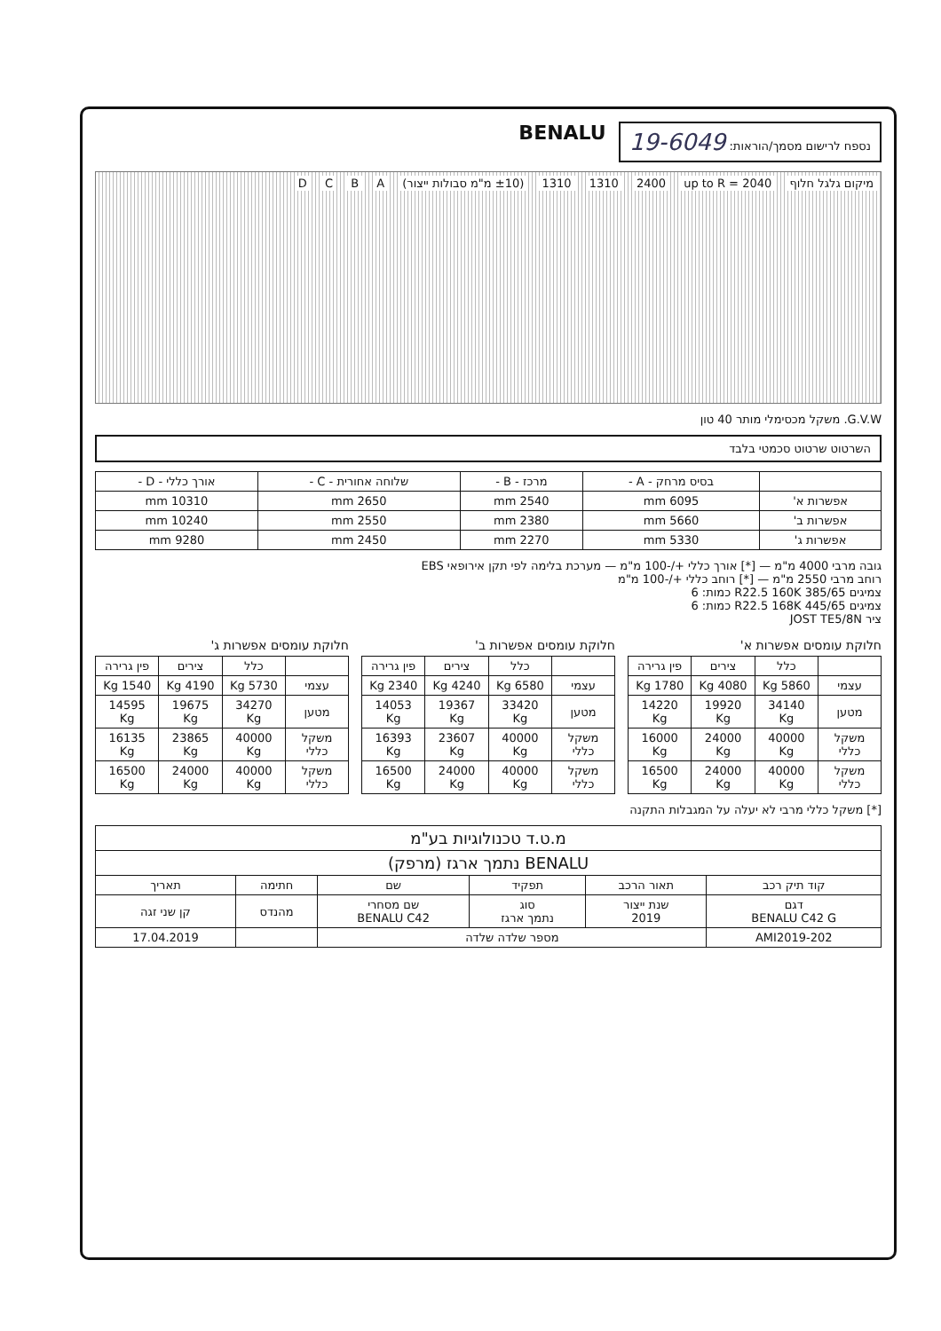נספח לרישום מסמך/הוראות: 19-6049
BENALU
מיקום גלגל חלוף up to R = 2040 2400 1310 1310 (±10 מ"מ סבולות ייצור) A B C D
G.V.W. משקל מכסימלי מותר 40 טון
השרטוט שרטוט סכמטי בלבד
| | בסיס מרחק - A - | מרכז - B - | שלוחה אחורית - C - | אורך כללי - D - |
| --- | --- | --- | --- | --- |
| אפשרות א' | 6095 mm | 2540 mm | 2650 mm | 10310 mm |
| אפשרות ב' | 5660 mm | 2380 mm | 2550 mm | 10240 mm |
| אפשרות ג' | 5330 mm | 2270 mm | 2450 mm | 9280 mm |
גובה מרבי 4000 מ"מ — [*] אורך כללי +/-100 מ"מ — מערכת בלימה לפי תקן אירופאי EBS
רוחב מרבי 2550 מ"מ — [*] רוחב כללי +/-100 מ"מ
צמיגים 385/65 R22.5 160K כמות: 6
צמיגים 445/65 R22.5 168K כמות: 6
ציר JOST TE5/8N
חלוקת עומסים אפשרות א'
| | כלל | צירים | פין גרירה |
| --- | --- | --- | --- |
| עצמי | 5860 Kg | 4080 Kg | 1780 Kg |
| מטען | 34140 Kg | 19920 Kg | 14220 Kg |
| משקל כללי | 40000 Kg | 24000 Kg | 16000 Kg |
| משקל כללי | 40000 Kg | 24000 Kg | 16500 Kg |
חלוקת עומסים אפשרות ב'
| | כלל | צירים | פין גרירה |
| --- | --- | --- | --- |
| עצמי | 6580 Kg | 4240 Kg | 2340 Kg |
| מטען | 33420 Kg | 19367 Kg | 14053 Kg |
| משקל כללי | 40000 Kg | 23607 Kg | 16393 Kg |
| משקל כללי | 40000 Kg | 24000 Kg | 16500 Kg |
חלוקת עומסים אפשרות ג'
| | כלל | צירים | פין גרירה |
| --- | --- | --- | --- |
| עצמי | 5730 Kg | 4190 Kg | 1540 Kg |
| מטען | 34270 Kg | 19675 Kg | 14595 Kg |
| משקל כללי | 40000 Kg | 23865 Kg | 16135 Kg |
| משקל כללי | 40000 Kg | 24000 Kg | 16500 Kg |
[*] משקל כללי מרבי לא יעלה על המגבלות התקנה
| מ.ט.ד טכנולוגיות בע"מ | | | | | |
| BENALU נתמך ארגז (מרפק) | | | | | |
| קוד תיק רכב | תאור הרכב | תפקיד | שם | חתימה | תאריך |
| דגם BENALU C42 G | שנת ייצור 2019 | סוג נתמך ארגז | שם מסחרי BENALU C42 | מהנדס | קן שני זגה |
| AMI2019-202 | מספר שלדה שלדה | | | | 17.04.2019 |